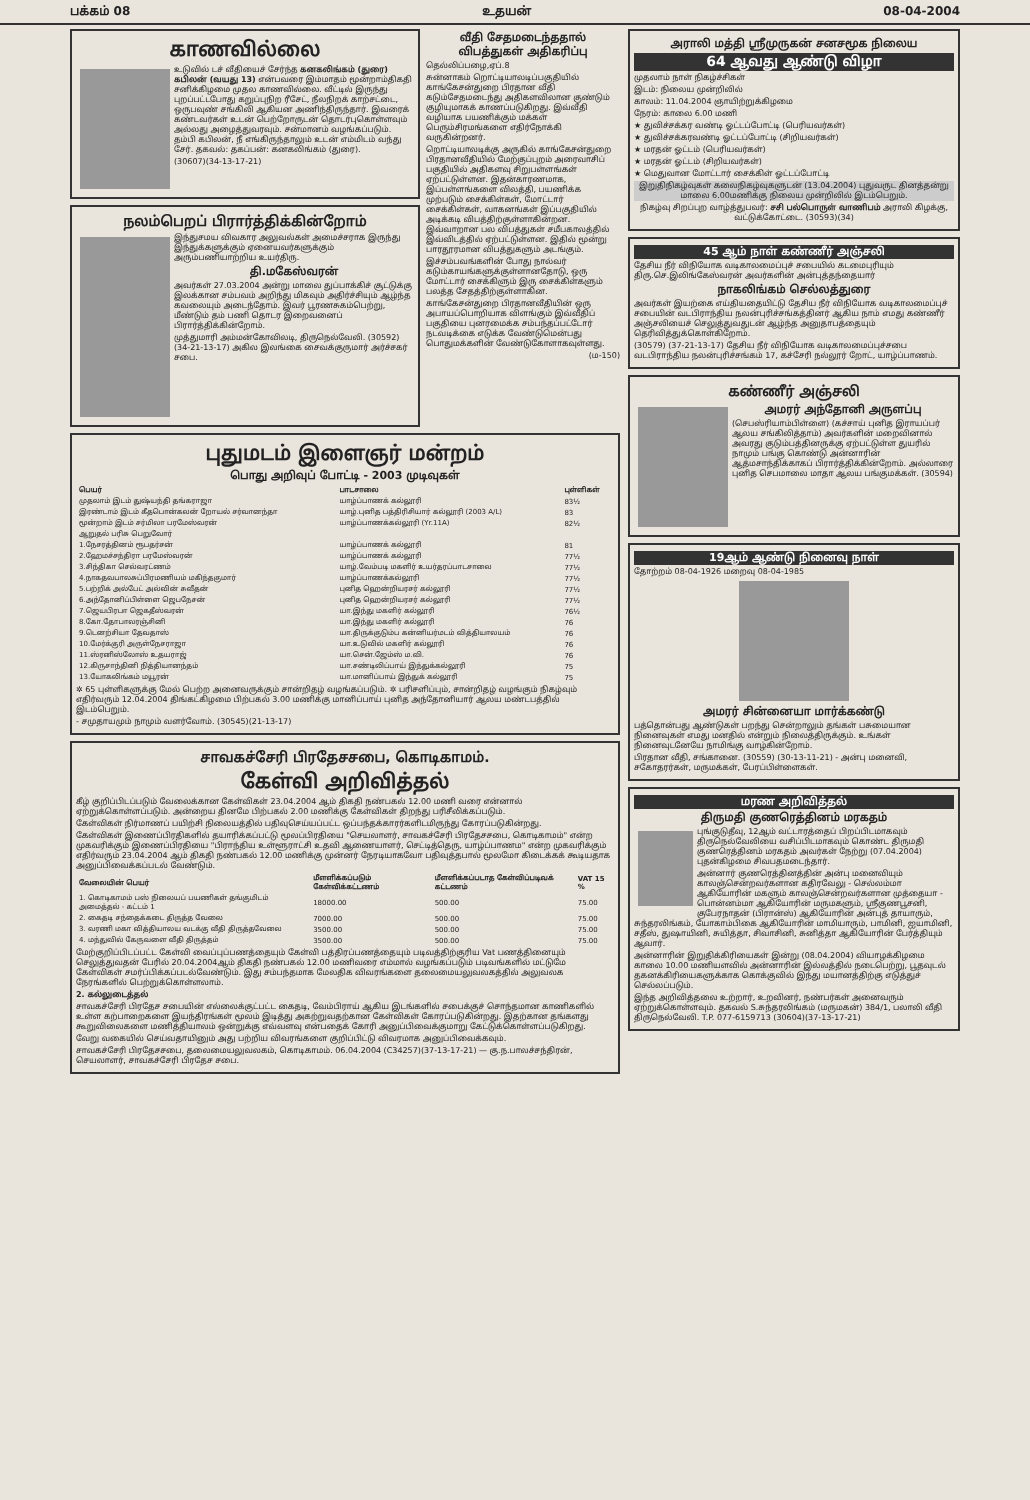பக்கம் 08 உதயன் 08-04-2004
காணவில்லை
உடுவில் டச் வீதியைச் சேர்ந்த கனகலிங்கம் (துரை) கபிலன் (வயது 13) என்பவரை இம்மாதம் மூன்றாம்திகதி சனிக்கிழமை முதல காணவில்லை. வீட்டில் இருந்து புறப்பட்டபோது கறுப்புநிற ரீசேட், நீலநிறக் காற்சட்டை, ஒருபவுண் சங்கிலி ஆகியன அணிந்திருந்தார். இவரைக் கண்டவர்கள் உடன் பெற்றோருடன் தொடர்புகொள்ளவும் அல்லது அழைத்துவரவும். சன்மானம் வழங்கப்படும். தம்பி கபிலன், நீ எங்கிருந்தாலும் உடன் எம்மிடம் வந்து சேர். தகவல்: தகப்பன்: கனகலிங்கம் (துரை).
(30607)(34-13-17-21)
நலம்பெறப் பிரார்த்திக்கின்றோம்
இந்துசமய விவகார அலுவல்கள் அமைச்சராக இருந்து இந்துக்களுக்கும் ஏனையவர்களுக்கும் அரும்பணியாற்றிய உயர்திரு.
தி.மகேஸ்வரன்
அவர்கள் 27.03.2004 அன்று மாலை துப்பாக்கிச் சூட்டுக்கு இலக்கான சம்பவம் அறிந்து மிகவும் அதிர்ச்சியும் ஆழ்ந்த கவலையும் அடைந்தோம். இவர் பூரணசுகம்பெற்று, மீண்டும் தம் பணி தொடர இறைவனைப் பிரார்த்திக்கின்றோம்.
முத்துமாரி அம்மன்கோவிலடி, திருநெல்வேலி. (30592)(34-21-13-17) அகில இலங்கை சைவக்குருமார் அர்ச்சகர் சபை.
வீதி சேதமடைந்ததால் விபத்துகள் அதிகரிப்பு
தெல்லிப்பழை,ஏப்.8
சுன்னாகம் றொட்டியாலடிப்பகுதியில் காங்கேசன்துறை பிரதான வீதி கடும்சேதமடைந்து அதிகளவிலான குண்டும் குழியுமாகக் காணப்படுகிறது. இவ்வீதி வழியாக பயணிக்கும் மக்கள் பெரும்சிரமங்களை எதிர்நோக்கி வருகின்றனர்.
றொட்டியாலடிக்கு அருகில் காங்கேசன்துறை பிரதானவீதியில் மேற்குப்புறம் அரைவாசிப் பகுதியில் அதிகளவு சிறுபள்ளங்கள் ஏற்பட்டுள்ளன. இதன்காரணமாக, இப்பள்ளங்களை விலத்தி, பயணிக்க முற்படும் சைக்கிள்கள், மோட்டார் சைக்கிள்கள், வாகனங்கள் இப்பகுதியில் அடிக்கடி விபத்திற்குள்ளாகின்றன. இவ்வாறான பல விபத்துகள் சமீபகாலத்தில் இவ்விடத்தில் ஏற்பட்டுள்ளன. இதில் மூன்று பாரதூரமான விபத்துகளும் அடங்கும்.
இச்சம்பவங்களின் போது நால்வர் கடும்காயங்களுக்குள்ளானதோடு, ஒரு மோட்டார் சைக்கிளும் இரு சைக்கிள்களும் பலத்த சேதத்திற்குள்ளாகின.
காங்கேசன்துறை பிரதானவீதியின் ஒரு அபாயப்பொறியாக விளங்கும் இவ்வீதிப் பகுதியை புனரமைக்க சம்பந்தப்பட்டோர் நடவடிக்கை எடுக்க வேண்டுமென்பது பொதுமக்களின் வேண்டுகோளாகவுள்ளது.
(ம-150)
புதுமடம் இளைஞர் மன்றம்
பொது அறிவுப் போட்டி - 2003 முடிவுகள்
| பெயர் | பாடசாலை | புள்ளிகள் |
| --- | --- | --- |
| முதலாம் இடம் துஷ்யந்தி தங்கராஜா | யாழ்ப்பாணக் கல்லூரி | 83½ |
| இரண்டாம் இடம் கீதபொன்கலன் றோயல் சர்வானந்தா | யாழ்.புனித பத்திரிசியார் கல்லூரி (2003 A/L) | 83 |
| மூன்றாம் இடம் சர்மிலா பரமேஸ்வரன் | யாழ்ப்பாணக்கல்லூரி (Yr.11A) | 82½ |
| ஆறுதல் பரிசு பெறுவோர் | | |
| 1.நேசரத்தினம் ரூபதர்சன் | யாழ்ப்பாணக் கல்லூரி | 81 |
| 2.ஹேமச்சந்திரா பரமேஸ்வரன் | யாழ்ப்பாணக் கல்லூரி | 77½ |
| 3.சிந்திகா செல்வரட்ணம் | யாழ்.வேம்படி மகளிர் உயர்தரப்பாடசாலை | 77½ |
| 4.நாகதவபாலசுப்பிரமணியம் மகிந்தகுமார் | யாழ்ப்பாணக்கல்லூரி | 77½ |
| 5.பற்றிக் அல்பேட் அல்வின் சுவீதன் | புனித ஹென்றியரசர் கல்லூரி | 77½ |
| 6.அந்தோனிப்பிள்ளை ஜெபநேசன் | புனித ஹென்றியரசர் கல்லூரி | 77½ |
| 7.ஜெயபிரபா ஜெகதீஸ்வரன் | யா.இந்து மகளிர் கல்லூரி | 76½ |
| 8.கோ.தோபாலரஞ்சினி | யா.இந்து மகளிர் கல்லூரி | 76 |
| 9.டெனற்சியா தேவதாஸ் | யா.திருக்குடும்ப கன்னியர்மடம் வித்தியாலயம் | 76 |
| 10.மேர்க்குரி அருள்நேசராஜா | யா.உடுவில் மகளிர் கல்லூரி | 76 |
| 11.ஸ்ரனிஸ்லோஸ் உதயராஜ் | யா.சென்.ஜேம்ஸ் ம.வி. | 76 |
| 12.கிருசாந்தினி நித்தியானந்தம் | யா.சண்டிலிப்பாய் இந்துக்கல்லூரி | 75 |
| 13.யோகலிங்கம் மயூரன் | யா.மானிப்பாய் இந்துக் கல்லூரி | 75 |
✲ 65 புள்ளிகளுக்கு மேல் பெற்ற அனைவருக்கும் சான்றிதழ் வழங்கப்படும். ✲ பரிசளிப்பும், சான்றிதழ் வழங்கும் நிகழ்வும் எதிர்வரும் 12.04.2004 திங்கட்கிழமை பிற்பகல் 3.00 மணிக்கு மானிப்பாய் புனித அந்தோனியார் ஆலய மண்டபத்தில் இடம்பெறும்.
- சமுதாயமும் நாமும் வளர்வோம். (30545)(21-13-17)
சாவகச்சேரி பிரதேசசபை, கொடிகாமம்.
கேள்வி அறிவித்தல்
கீழ் குறிப்பிடப்படும் வேலைக்கான கேள்விகள் 23.04.2004 ஆம் திகதி நண்பகல் 12.00 மணி வரை என்னால் ஏற்றுக்கொள்ளப்படும். அன்றைய தினமே பிற்பகல் 2.00 மணிக்கு கேள்விகள் திறந்து பரிசீலிக்கப்படும்.
கேள்விகள் நிர்மாணப் பயிற்சி நிலையத்தில் பதிவுசெய்யப்பட்ட ஒப்பந்தக்காரர்களிடமிருந்து கோரப்படுகின்றது.
கேள்விகள் இணைப்பிரதிகளில் தயாரிக்கப்பட்டு மூலப்பிரதியை "செயலாளர், சாவகச்சேரி பிரதேசசபை, கொடிகாமம்" என்ற முகவரிக்கும் இணைப்பிரதியை "பிராந்திய உள்ளூராட்சி உதவி ஆணையாளர், செட்டித்தெரு, யாழ்ப்பாணம" என்ற முகவரிக்கும் எதிர்வரும் 23.04.2004 ஆம் திகதி நண்பகல் 12.00 மணிக்கு முன்னர் நேரடியாகவோ பதிவுத்தபால் மூலமோ கிடைக்கக் கூடியதாக அனுப்பிவைக்கப்படல் வேண்டும்.
| வேலையின் பெயர் | மீளளிக்கப்படும் கேள்விக்கட்டணம் | மீளளிக்கப்படாத கேள்விப்படிவக் கட்டணம் | VAT 15 % |
| --- | --- | --- | --- |
| 1. கொடிகாமம் பஸ் நிலையப் பயணிகள் தங்குமிடம் அமைத்தல் - கட்டம் 1 | 18000.00 | 500.00 | 75.00 |
| 2. கைதடி சந்தைக்கடை திருத்த வேலை | 7000.00 | 500.00 | 75.00 |
| 3. வரணி மகா வித்தியாலய வடக்கு வீதி திருத்தவேலை | 3500.00 | 500.00 | 75.00 |
| 4. மந்துவில் கேருவளை வீதி திருத்தம் | 3500.00 | 500.00 | 75.00 |
மேற்குறிப்பிடப்பட்ட கேள்வி வைப்புப்பணத்தையும் கேள்வி பத்திரப்பணத்தையும் படிவத்திற்குரிய Vat பணத்தினையும் செலுத்துவதன் பேரில் 20.04.2004ஆம் திகதி நண்பகல் 12.00 மணிவரை எம்மால் வழங்கப்படும் படிவங்களில் மட்டுமே கேள்விகள் சமர்ப்பிக்கப்படல்வேண்டும். இது சம்பந்தமாக மேலதிக விவரங்களை தலைமையலுவலகத்தில் அலுவலக நேரங்களில் பெற்றுக்கொள்ளலாம்.
2. கல்லுடைத்தல்
சாவகச்சேரி பிரதேச சபையின் எல்லைக்குட்பட்ட கைதடி, வேம்பிராய் ஆகிய இடங்களில் சபைக்குச் சொந்தமான காணிகளில் உள்ள கற்பாறைகளை இயந்திரங்கள் மூலம் இடித்து அகற்றுவதற்கான கேள்விகள் கோரப்படுகின்றது. இதற்கான தங்களது கூறுவிலைகளை மணித்தியாலம் ஒன்றுக்கு எவ்வளவு என்பதைக் கோரி அனுப்பிவைக்குமாறு கேட்டுக்கொள்ளப்படுகிறது.
வேறு வகையில் செய்வதாயினும் அது பற்றிய விவரங்களை குறிப்பிட்டு விவரமாக அனுப்பிவைக்கவும்.
சாவகச்சேரி பிரதேசசபை, தலைமையலுவலகம், கொடிகாமம். 06.04.2004 (C34257)(37-13-17-21) — கு.ந.பாலச்சந்திரன், செயலாளர், சாவகச்சேரி பிரதேச சபை.
அராலி மத்தி ஸ்ரீமுருகன் சனசமூக நிலைய
64 ஆவது ஆண்டு விழா
முதலாம் நாள் நிகழ்ச்சிகள்
இடம்: நிலைய முன்றிலில்
காலம்: 11.04.2004 ஞாயிற்றுக்கிழமை
நேரம்: காலை 6.00 மணி
★ துவிச்சக்கர வண்டி ஓட்டப்போட்டி (பெரியவர்கள்)
★ துவிச்சக்கரவண்டி ஓட்டப்போட்டி (சிறியவர்கள்)
★ மரதன் ஓட்டம் (பெரியவர்கள்)
★ மரதன் ஓட்டம் (சிறியவர்கள்)
★ மெதுவான மோட்டார் சைக்கிள் ஓட்டப்போட்டி
இறுதிநிகழ்வுகள் கலைநிகழ்வுகளுடன் (13.04.2004) புதுவருட தினத்தன்று மாலை 6.00மணிக்கு நிலைய முன்றிலில் இடம்பெறும்.
நிகழ்வு சிறப்புற வாழ்த்துபவர்: சசி பல்பொருள் வாணிபம் அராலி கிழக்கு, வட்டுக்கோட்டை. (30593)(34)
45 ஆம் நாள் கண்ணீர் அஞ்சலி
தேசிய நீர் விநியோக வடிகாலமைப்புச் சபையில் கடமைபுரியும் திரு.செ.இலிங்கேஸ்வரன் அவர்களின் அன்புத்தந்தையார்
நாகலிங்கம் செல்லத்துரை
அவர்கள் இயற்கை எய்தியதையிட்டு தேசிய நீர் விநியோக வடிகாலமைப்புச் சபையின் வடபிராந்திய நலன்புரிச்சங்கத்தினர் ஆகிய நாம் எமது கண்ணீர் அஞ்சலியைச் செலுத்துவதுடன் ஆழ்ந்த அனுதாபத்தையும் தெரிவித்துக்கொள்கிறோம்.
(30579) (37-21-13-17) தேசிய நீர் விநியோக வடிகாலமைப்புச்சபை வடபிராந்திய நலன்புரிச்சங்கம் 17, கச்சேரி நல்லூர் றோட், யாழ்ப்பாணம்.
கண்ணீர் அஞ்சலி
அமரர் அந்தோனி அருளப்பு
(செபஸ்ரியாம்பிள்ளை) (கச்சாய் புனித இராயப்பர் ஆலய சங்கிலித்தாம்) அவர்களின் மறைவினால் அவரது குடும்பத்தினருக்கு ஏற்பட்டுள்ள துயரில் நாமும் பங்கு கொண்டு அன்னாரின் ஆத்மசாந்திக்காகப் பிரார்த்திக்கின்றோம். அல்லாரை புனித செபமாலை மாதா ஆலய பங்குமக்கள். (30594)
19ஆம் ஆண்டு நினைவு நாள்
தோற்றம் 08-04-1926 மறைவு 08-04-1985
அமரர் சின்னையா மார்க்கண்டு
பத்தொன்பது ஆண்டுகள் பறந்து சென்றாலும் தங்கள் பசுமையான நினைவுகள் எமது மனதில் என்றும் நிலைத்திருக்கும். உங்கள் நினைவுடனேயே நாமிங்கு வாழ்கின்றோம்.
பிரதான வீதி, சங்கானை. (30559) (30-13-11-21) - அன்பு மனைவி, சகோதரர்கள், மருமக்கள், பேரப்பிள்ளைகள்.
மரண அறிவித்தல்
திருமதி குணரெத்தினம் மரகதம்
புங்குடுதீவு, 12ஆம் வட்டாரத்தைப் பிறப்பிடமாகவும் திருநெல்வேலியை வசிப்பிடமாகவும் கொண்ட திருமதி குணரெத்தினம் மரகதம் அவர்கள் நேற்று (07.04.2004) புதன்கிழமை சிவபதமடைந்தார்.
அன்னார் குணரெத்தினத்தின் அன்பு மனைவியும் காலஞ்சென்றவர்களான கதிரவேலு - செல்லம்மா ஆகியோரின் மகளும் காலஞ்சென்றவர்களான முத்தையா - பொன்னம்மா ஆகியோரின் மருமகளும், ஸ்ரீகுணபூசனி, குபேரநாதன் (பிரான்ஸ்) ஆகியோரின் அன்புத் தாயாரும், சுந்தரலிங்கம், யோகாம்பிகை ஆகியோரின் மாமியாரும், பாமினி, ஐயாமினி, சதீஸ், துஷாயினி, சுயித்தா, சிவாசினி, சுனித்தா ஆகியோரின் பேர்த்தியும் ஆவார்.
அன்னாரின் இறுதிக்கிரியைகள் இன்று (08.04.2004) வியாழக்கிழமை காலை 10.00 மணியளவில் அன்னாரின் இல்லத்தில் நடைபெற்று, பூதவுடல் தகனக்கிரியைகளுக்காக கொக்குவில் இந்து மயானத்திற்கு எடுத்துச் செல்லப்படும்.
இந்த அறிவித்தலை உற்றார், உறவினர், நண்பர்கள் அனைவரும் ஏற்றுக்கொள்ளவும். தகவல் S.சுந்தரலிங்கம் (மருமகன்) 384/1, பலாலி வீதி திருநெல்வேலி. T.P. 077-6159713 (30604)(37-13-17-21)